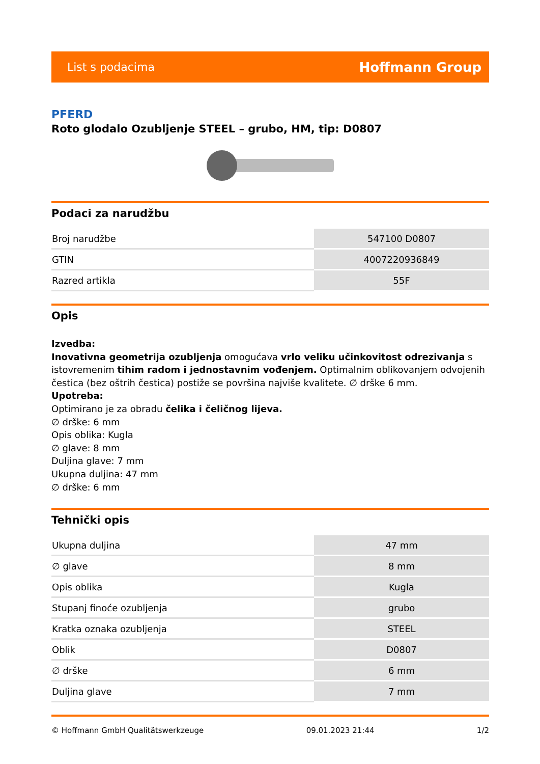List s podacima Hoffmann Group
PFERD
Roto glodalo Ozubljenje STEEL – grubo, HM, tip: D0807
Podaci za narudžbu
| Broj narudžbe | 547100 D0807 |
| GTIN | 4007220936849 |
| Razred artikla | 55F |
Opis
Izvedba:
Inovativna geometrija ozubljenja omogućava vrlo veliku učinkovitost odrezivanja s istovremenim tihim radom i jednostavnim vođenjem. Optimalnim oblikovanjem odvojenih čestica (bez oštrih čestica) postiže se površina najviše kvalitete. ∅ drške 6 mm.
Upotreba:
Optimirano je za obradu čelika i čeličnog lijeva.
∅ drške: 6 mm
Opis oblika: Kugla
∅ glave: 8 mm
Duljina glave: 7 mm
Ukupna duljina: 47 mm
∅ drške: 6 mm
Tehnički opis
| Ukupna duljina | 47 mm |
| ∅ glave | 8 mm |
| Opis oblika | Kugla |
| Stupanj finoće ozubljenja | grubo |
| Kratka oznaka ozubljenja | STEEL |
| Oblik | D0807 |
| ∅ drške | 6 mm |
| Duljina glave | 7 mm |
© Hoffmann GmbH Qualitätswerkzeuge 09.01.2023 21:44 1/2